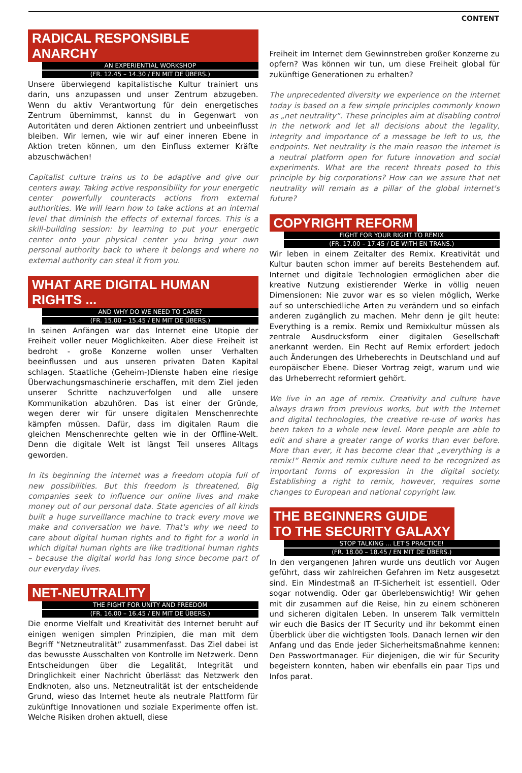CONTENT
RADICAL RESPONSIBLE ANARCHY
AN EXPERIENTIAL WORKSHOP
(FR. 12.45 – 14.30 / EN MIT DE ÜBERS.)
Unsere überwiegend kapitalistische Kultur trainiert uns darin, uns anzupassen und unser Zentrum abzugeben. Wenn du aktiv Verantwortung für dein energetisches Zentrum übernimmst, kannst du in Gegenwart von Autoritäten und deren Aktionen zentriert und unbeeinflusst bleiben. Wir lernen, wie wir auf einer inneren Ebene in Aktion treten können, um den Einfluss externer Kräfte abzuschwächen!
Capitalist culture trains us to be adaptive and give our centers away. Taking active responsibility for your energetic center powerfully counteracts actions from external authorities. We will learn how to take actions at an internal level that diminish the effects of external forces. This is a skill-building session: by learning to put your energetic center onto your physical center you bring your own personal authority back to where it belongs and where no external authority can steal it from you.
WHAT ARE DIGITAL HUMAN RIGHTS ...
AND WHY DO WE NEED TO CARE?
(FR. 15.00 – 15.45 / EN MIT DE ÜBERS.)
In seinen Anfängen war das Internet eine Utopie der Freiheit voller neuer Möglichkeiten. Aber diese Freiheit ist bedroht - große Konzerne wollen unser Verhalten beeinflussen und aus unseren privaten Daten Kapital schlagen. Staatliche (Geheim-)Dienste haben eine riesige Überwachungsmaschinerie erschaffen, mit dem Ziel jeden unserer Schritte nachzuverfolgen und alle unsere Kommunikation abzuhören. Das ist einer der Gründe, wegen derer wir für unsere digitalen Menschenrechte kämpfen müssen. Dafür, dass im digitalen Raum die gleichen Menschenrechte gelten wie in der Offline-Welt. Denn die digitale Welt ist längst Teil unseres Alltags geworden.
In its beginning the internet was a freedom utopia full of new possibilities. But this freedom is threatened, Big companies seek to influence our online lives and make money out of our personal data. State agencies of all kinds built a huge surveillance machine to track every move we make and conversation we have. That's why we need to care about digital human rights and to fight for a world in which digital human rights are like traditional human rights – because the digital world has long since become part of our everyday lives.
NET-NEUTRALITY
THE FIGHT FOR UNITY AND FREEDOM
(FR. 16.00 – 16.45 / EN MIT DE ÜBERS.)
Die enorme Vielfalt und Kreativität des Internet beruht auf einigen wenigen simplen Prinzipien, die man mit dem Begriff “Netzneutralität” zusammenfasst. Das Ziel dabei ist das bewusste Ausschalten von Kontrolle im Netzwerk. Denn Entscheidungen über die Legalität, Integrität und Dringlichkeit einer Nachricht überlässt das Netzwerk den Endknoten, also uns. Netzneutralität ist der entscheidende Grund, wieso das Internet heute als neutrale Plattform für zukünftige Innovationen und soziale Experimente offen ist. Welche Risiken drohen aktuell, diese
Freiheit im Internet dem Gewinnstreben großer Konzerne zu opfern? Was können wir tun, um diese Freiheit global für zukünftige Generationen zu erhalten?
The unprecedented diversity we experience on the internet today is based on a few simple principles commonly known as „net neutrality“. These principles aim at disabling control in the network and let all decisions about the legality, integrity and importance of a message be left to us, the endpoints. Net neutrality is the main reason the internet is a neutral platform open for future innovation and social experiments. What are the recent threats posed to this principle by big corporations? How can we assure that net neutrality will remain as a pillar of the global internet's future?
COPYRIGHT REFORM
FIGHT FOR YOUR RIGHT TO REMIX
(FR. 17.00 – 17.45 / DE WITH EN TRANS.)
Wir leben in einem Zeitalter des Remix. Kreativität und Kultur bauten schon immer auf bereits Bestehendem auf. Internet und digitale Technologien ermöglichen aber die kreative Nutzung existierender Werke in völlig neuen Dimensionen: Nie zuvor war es so vielen möglich, Werke auf so unterschiedliche Arten zu verändern und so einfach anderen zugänglich zu machen. Mehr denn je gilt heute: Everything is a remix. Remix und Remixkultur müssen als zentrale Ausdrucksform einer digitalen Gesellschaft anerkannt werden. Ein Recht auf Remix erfordert jedoch auch Änderungen des Urheberechts in Deutschland und auf europäischer Ebene. Dieser Vortrag zeigt, warum und wie das Urheberrecht reformiert gehört.
We live in an age of remix. Creativity and culture have always drawn from previous works, but with the Internet and digital technologies, the creative re-use of works has been taken to a whole new level. More people are able to edit and share a greater range of works than ever before. More than ever, it has become clear that „everything is a remix!“ Remix and remix culture need to be recognized as important forms of expression in the digital society. Establishing a right to remix, however, requires some changes to European and national copyright law.
THE BEGINNERS GUIDE
TO THE SECURITY GALAXY
STOP TALKING ... LET'S PRACTICE!
(FR. 18.00 – 18.45 / EN MIT DE ÜBERS.)
In den vergangenen Jahren wurde uns deutlich vor Augen geführt, dass wir zahlreichen Gefahren im Netz ausgesetzt sind. Ein Mindestmaß an IT-Sicherheit ist essentiell. Oder sogar notwendig. Oder gar überlebenswichtig! Wir gehen mit dir zusammen auf die Reise, hin zu einem schöneren und sicheren digitalen Leben. In unserem Talk vermitteln wir euch die Basics der IT Security und ihr bekommt einen Überblick über die wichtigsten Tools. Danach lernen wir den Anfang und das Ende jeder Sicherheitsmaßnahme kennen: Den Passwortmanager. Für diejenigen, die wir für Security begeistern konnten, haben wir ebenfalls ein paar Tips und Infos parat.